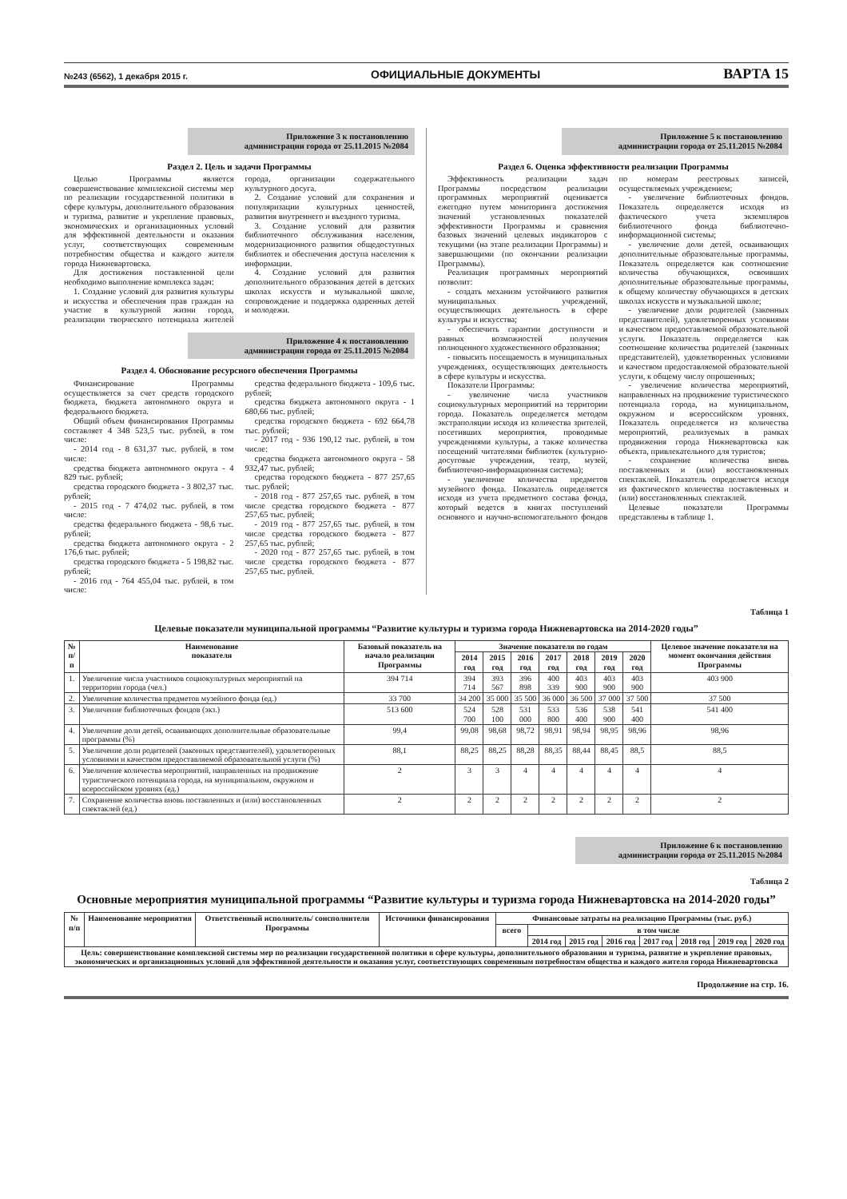№243 (6562), 1 декабря 2015 г. ОФИЦИАЛЬНЫЕ ДОКУМЕНТЫ ВАРТА 15
Приложение 3 к постановлению
администрации города от 25.11.2015 №2084
Раздел 2. Цель и задачи Программы
Целью Программы является совершенствование комплексной системы мер по реализации государственной политики в сфере культуры, дополнительного образования и туризма, развитие и укрепление правовых, экономических и организационных условий для эффективной деятельности и оказания услуг, соответствующих современным потребностям общества и каждого жителя города Нижневартовска.
Для достижения поставленной цели необходимо выполнение комплекса задач:
1. Создание условий для развития культуры и искусства и обеспечения прав граждан на участие в культурной жизни города, реализации творческого потенциала жителей города, организации содержательного культурного досуга.
2. Создание условий для сохранения и популяризации культурных ценностей, развития внутреннего и въездного туризма.
3. Создание условий для развития библиотечного обслуживания населения, модернизационного развития общедоступных библиотек и обеспечения доступа населения к информации.
4. Создание условий для развития дополнительного образования детей в детских школах искусств и музыкальной школе, сопровождение и поддержка одаренных детей и молодежи.
Приложение 4 к постановлению
администрации города от 25.11.2015 №2084
Раздел 4. Обоснование ресурсного обеспечения Программы
Финансирование Программы осуществляется за счет средств городского бюджета, бюджета автономного округа и федерального бюджета.
Общий объем финансирования Программы составляет 4 348 523,5 тыс. рублей, в том числе:
- 2014 год - 8 631,37 тыс. рублей, в том числе:
средства бюджета автономного округа - 4 829 тыс. рублей;
средства городского бюджета - 3 802,37 тыс. рублей;
- 2015 год - 7 474,02 тыс. рублей, в том числе:
средства федерального бюджета - 98,6 тыс. рублей;
средства бюджета автономного округа - 2 176,6 тыс. рублей;
средства городского бюджета - 5 198,82 тыс. рублей;
- 2016 год - 764 455,04 тыс. рублей, в том числе:
средства федерального бюджета - 109,6 тыс. рублей;
средства бюджета автономного округа - 1 680,66 тыс. рублей;
средства городского бюджета - 692 664,78 тыс. рублей;
- 2017 год - 936 190,12 тыс. рублей, в том числе:
средства бюджета автономного округа - 58 932,47 тыс. рублей;
средства городского бюджета - 877 257,65 тыс. рублей;
- 2018 год - 877 257,65 тыс. рублей, в том числе средства городского бюджета - 877 257,65 тыс. рублей;
- 2019 год - 877 257,65 тыс. рублей, в том числе средства городского бюджета - 877 257,65 тыс. рублей;
- 2020 год - 877 257,65 тыс. рублей, в том числе средства городского бюджета - 877 257,65 тыс. рублей.
Приложение 5 к постановлению
администрации города от 25.11.2015 №2084
Раздел 6. Оценка эффективности реализации Программы
Эффективность реализации задач Программы посредством реализации программных мероприятий оценивается ежегодно путем мониторинга достижения значений установленных показателей эффективности Программы и сравнения базовых значений целевых индикаторов с текущими (на этапе реализации Программы) и завершающими (по окончании реализации Программы).
Реализация программных мероприятий позволит:
- создать механизм устойчивого развития муниципальных учреждений, осуществляющих деятельность в сфере культуры и искусства;
- обеспечить гарантии доступности и равных возможностей получения полноценного художественного образования;
- повысить посещаемость в муниципальных учреждениях, осуществляющих деятельность в сфере культуры и искусства.
Показатели Программы:
- увеличение числа участников социокультурных мероприятий на территории города. Показатель определяется методом экстраполяции исходя из количества зрителей, посетивших мероприятия, проводимые учреждениями культуры, а также количества посещений читателями библиотек (культурно-досуговые учреждения, театр, музей, библиотечно-информационная система);
- увеличение количества предметов музейного фонда. Показатель определяется исходя из учета предметного состава фонда, который ведется в книгах поступлений основного и научно-вспомогательного фондов по номерам реестровых записей, осуществляемых учреждением;
- увеличение библиотечных фондов. Показатель определяется исходя из фактического учета экземпляров библиотечного фонда библиотечно-информационной системы;
- увеличение доли детей, осваивающих дополнительные образовательные программы. Показатель определяется как соотношение количества обучающихся, освоивших дополнительные образовательные программы, к общему количеству обучающихся в детских школах искусств и музыкальной школе;
- увеличение доли родителей (законных представителей), удовлетворенных условиями и качеством предоставляемой образовательной услуги. Показатель определяется как соотношение количества родителей (законных представителей), удовлетворенных условиями и качеством предоставляемой образовательной услуги, к общему числу опрошенных;
- увеличение количества мероприятий, направленных на продвижение туристического потенциала города, на муниципальном, окружном и всероссийском уровнях. Показатель определяется из количества мероприятий, реализуемых в рамках продвижения города Нижневартовска как объекта, привлекательного для туристов;
- сохранение количества вновь поставленных и (или) восстановленных спектаклей. Показатель определяется исходя из фактического количества поставленных и (или) восстановленных спектаклей.
Целевые показатели Программы представлены в таблице 1.
Таблица 1
Целевые показатели муниципальной программы “Развитие культуры и туризма города Нижневартовска на 2014-2020 годы”
| № п/п | Наименование показателя | Базовый показатель на начало реализации Программы | Значение показателя по годам | | | | | | | Целевое значение показателя на момент окончания действия Программы |
| --- | --- | --- | --- | --- | --- | --- | --- | --- | --- | --- |
| | | | 2014 год | 2015 год | 2016 год | 2017 год | 2018 год | 2019 год | 2020 год | |
| 1. | Увеличение числа участников социокультурных мероприятий на территории города (чел.) | 394 714 | 394 714 | 393 567 | 396 898 | 400 339 | 403 900 | 403 900 | 403 900 | 403 900 |
| 2. | Увеличение количества предметов музейного фонда (ед.) | 33 700 | 34 200 | 35 000 | 35 500 | 36 000 | 36 500 | 37 000 | 37 500 | 37 500 |
| 3. | Увеличение библиотечных фондов (экз.) | 513 600 | 524 700 | 528 100 | 531 000 | 533 800 | 536 400 | 538 900 | 541 400 | 541 400 |
| 4. | Увеличение доли детей, осваивающих дополнительные образовательные программы (%) | 99,4 | 99,08 | 98,68 | 98,72 | 98,91 | 98,94 | 98,95 | 98,96 | 98,96 |
| 5. | Увеличение доли родителей (законных представителей), удовлетворенных условиями и качеством предоставляемой образовательной услуги (%) | 88,1 | 88,25 | 88,25 | 88,28 | 88,35 | 88,44 | 88,45 | 88,5 | 88,5 |
| 6. | Увеличение количества мероприятий, направленных на продвижение туристического потенциала города, на муниципальном, окружном и всероссийском уровнях (ед.) | 2 | 3 | 3 | 4 | 4 | 4 | 4 | 4 | 4 |
| 7. | Сохранение количества вновь поставленных и (или) восстановленных спектаклей (ед.) | 2 | 2 | 2 | 2 | 2 | 2 | 2 | 2 | 2 |
Приложение 6 к постановлению
администрации города от 25.11.2015 №2084
Таблица 2
Основные мероприятия муниципальной программы “Развитие культуры и туризма города Нижневартовска на 2014-2020 годы”
| № п/п | Наименование мероприятия | Ответственный исполнитель/ соисполнители Программы | Источники финансирования | Финансовые затраты на реализацию Программы (тыс. руб.) | | | | | | | |
| --- | --- | --- | --- | --- | --- | --- | --- | --- | --- | --- | --- |
| | | | | всего | в том числе | | | | | | |
| | | | | | 2014 год | 2015 год | 2016 год | 2017 год | 2018 год | 2019 год | 2020 год |
| Цель: совершенствование комплексной системы мер по реализации государственной политики в сфере культуры, дополнительного образования и туризма, развитие и укрепление правовых, экономических и организационных условий для эффективной деятельности и оказания услуг, соответствующих современным потребностям общества и каждого жителя города Нижневартовска | | | | | | | | | | | |
Продолжение на стр. 16.